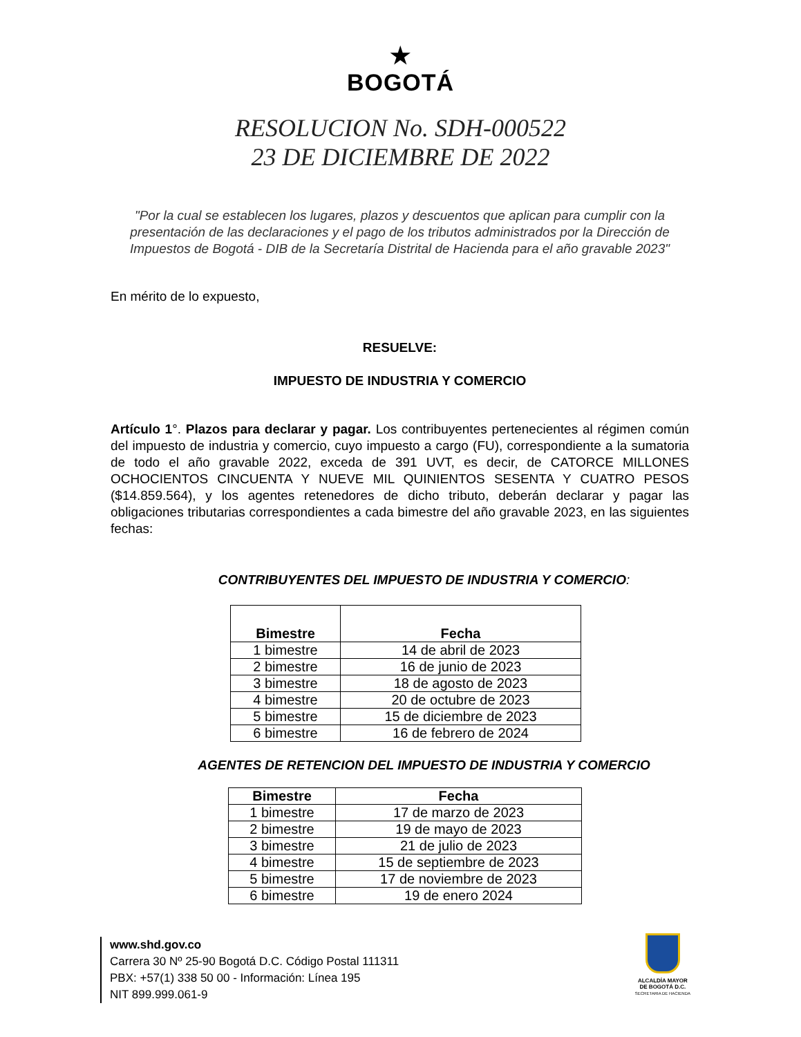★
BOGOTÁ
RESOLUCION No. SDH-000522
23 DE DICIEMBRE DE 2022
"Por la cual se establecen los lugares, plazos y descuentos que aplican para cumplir con la presentación de las declaraciones y el pago de los tributos administrados por la Dirección de Impuestos de Bogotá - DIB de la Secretaría Distrital de Hacienda para el año gravable 2023"
En mérito de lo expuesto,
RESUELVE:
IMPUESTO DE INDUSTRIA Y COMERCIO
Artículo 1°. Plazos para declarar y pagar. Los contribuyentes pertenecientes al régimen común del impuesto de industria y comercio, cuyo impuesto a cargo (FU), correspondiente a la sumatoria de todo el año gravable 2022, exceda de 391 UVT, es decir, de CATORCE MILLONES OCHOCIENTOS CINCUENTA Y NUEVE MIL QUINIENTOS SESENTA Y CUATRO PESOS ($14.859.564), y los agentes retenedores de dicho tributo, deberán declarar y pagar las obligaciones tributarias correspondientes a cada bimestre del año gravable 2023, en las siguientes fechas:
CONTRIBUYENTES DEL IMPUESTO DE INDUSTRIA Y COMERCIO:
| Bimestre | Fecha |
| --- | --- |
| 1 bimestre | 14 de abril de 2023 |
| 2 bimestre | 16 de junio de 2023 |
| 3 bimestre | 18 de agosto de 2023 |
| 4 bimestre | 20 de octubre de 2023 |
| 5 bimestre | 15 de diciembre de 2023 |
| 6 bimestre | 16 de febrero de 2024 |
AGENTES DE RETENCION DEL IMPUESTO DE INDUSTRIA Y COMERCIO
| Bimestre | Fecha |
| --- | --- |
| 1 bimestre | 17 de marzo de 2023 |
| 2 bimestre | 19 de mayo de 2023 |
| 3 bimestre | 21 de julio de 2023 |
| 4 bimestre | 15 de septiembre de 2023 |
| 5 bimestre | 17 de noviembre de 2023 |
| 6 bimestre | 19 de enero 2024 |
www.shd.gov.co
Carrera 30 Nº 25-90 Bogotá D.C. Código Postal 111311
PBX: +57(1) 338 50 00 - Información: Línea 195
NIT 899.999.061-9
ALCALDÍA MAYOR
DE BOGOTÁ D.C.
SECRETARIA DE HACIENDA